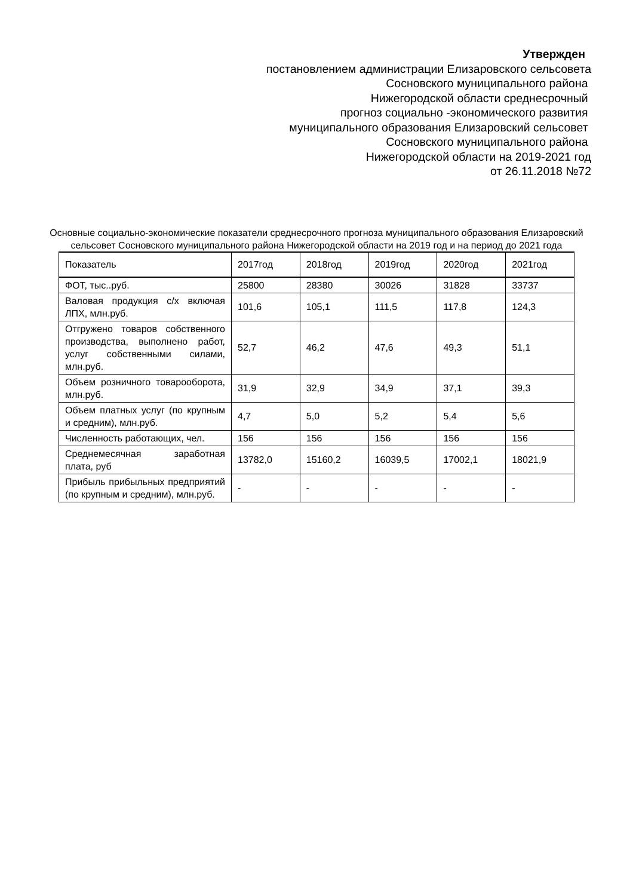Утвержден
постановлением администрации Елизаровского сельсовета
Сосновского муниципального района
Нижегородской области среднесрочный
прогноз социально -экономического развития
муниципального образования Елизаровский сельсовет
Сосновского муниципального района
Нижегородской области на 2019-2021 год
от 26.11.2018 №72
Основные социально-экономические показатели среднесрочного прогноза муниципального образования Елизаровский сельсовет Сосновского муниципального района Нижегородской области на 2019 год и на период до 2021 года
| Показатель | 2017год | 2018год | 2019год | 2020год | 2021год |
| --- | --- | --- | --- | --- | --- |
| ФОТ, тыс..руб. | 25800 | 28380 | 30026 | 31828 | 33737 |
| Валовая продукция с/х включая ЛПХ, млн.руб. | 101,6 | 105,1 | 111,5 | 117,8 | 124,3 |
| Отгружено товаров собственного производства, выполнено работ, услуг собственными силами, млн.руб. | 52,7 | 46,2 | 47,6 | 49,3 | 51,1 |
| Объем розничного товарооборота, млн.руб. | 31,9 | 32,9 | 34,9 | 37,1 | 39,3 |
| Объем платных услуг (по крупным и средним), млн.руб. | 4,7 | 5,0 | 5,2 | 5,4 | 5,6 |
| Численность работающих, чел. | 156 | 156 | 156 | 156 | 156 |
| Среднемесячная заработная плата, руб | 13782,0 | 15160,2 | 16039,5 | 17002,1 | 18021,9 |
| Прибыль прибыльных предприятий (по крупным и средним), млн.руб. | - | - | - | - | - |